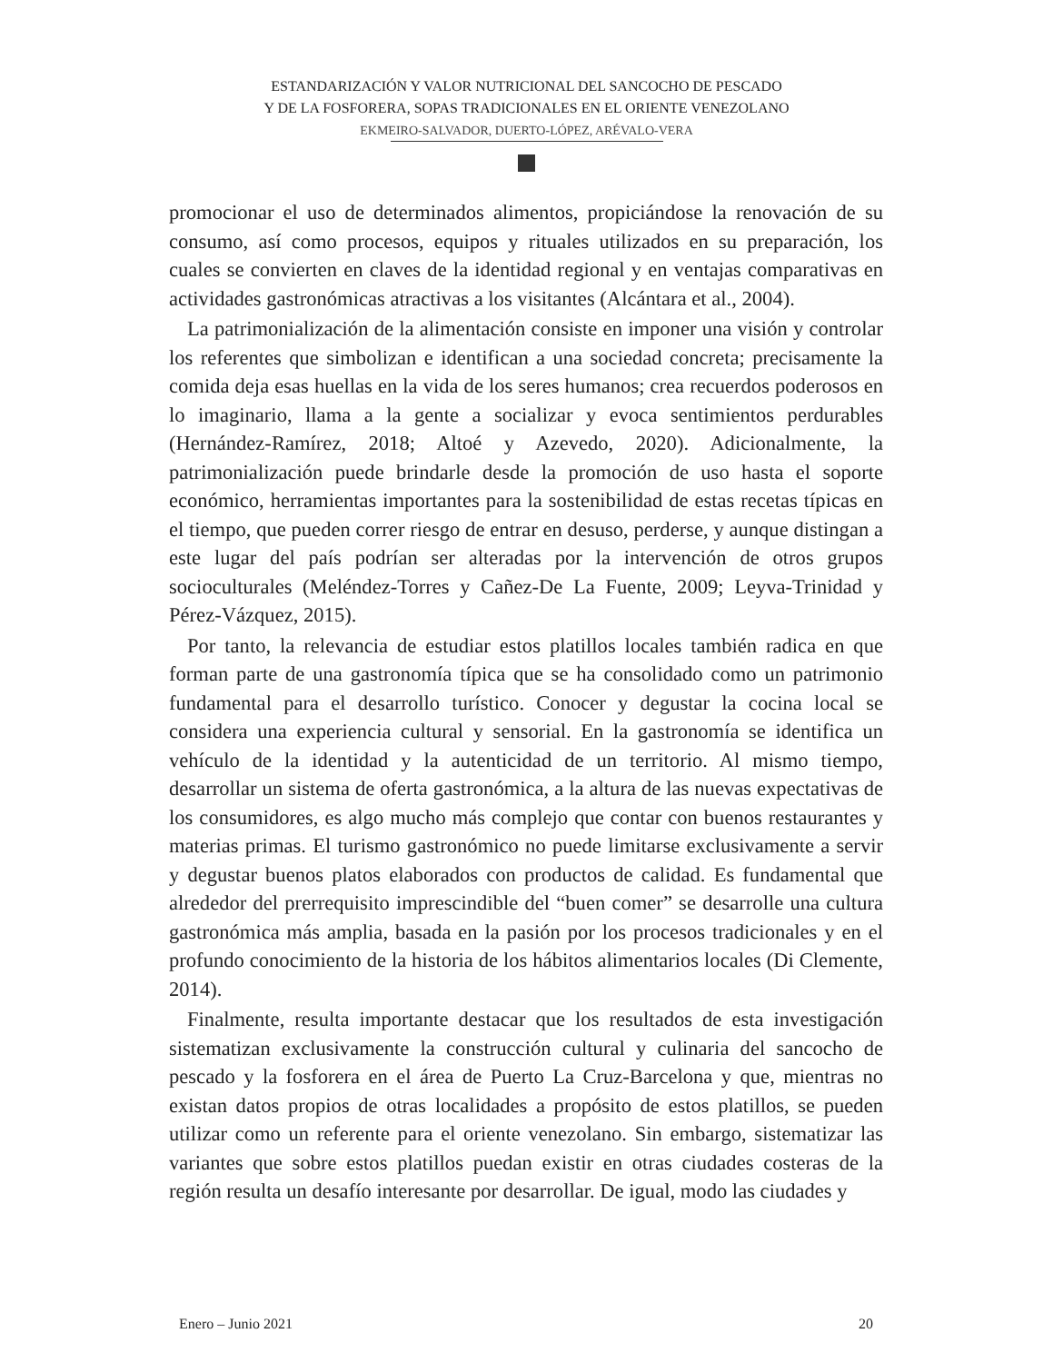ESTANDARIZACIÓN Y VALOR NUTRICIONAL DEL SANCOCHO DE PESCADO
Y DE LA FOSFORERA, SOPAS TRADICIONALES EN EL ORIENTE VENEZOLANO
EKMEIRO-SALVADOR, DUERTO-LÓPEZ, ARÉVALO-VERA
promocionar el uso de determinados alimentos, propiciándose la renovación de su consumo, así como procesos, equipos y rituales utilizados en su preparación, los cuales se convierten en claves de la identidad regional y en ventajas comparativas en actividades gastronómicas atractivas a los visitantes (Alcántara et al., 2004).
La patrimonialización de la alimentación consiste en imponer una visión y controlar los referentes que simbolizan e identifican a una sociedad concreta; precisamente la comida deja esas huellas en la vida de los seres humanos; crea recuerdos poderosos en lo imaginario, llama a la gente a socializar y evoca sentimientos perdurables (Hernández-Ramírez, 2018; Altoé y Azevedo, 2020). Adicionalmente, la patrimonialización puede brindarle desde la promoción de uso hasta el soporte económico, herramientas importantes para la sostenibilidad de estas recetas típicas en el tiempo, que pueden correr riesgo de entrar en desuso, perderse, y aunque distingan a este lugar del país podrían ser alteradas por la intervención de otros grupos socioculturales (Meléndez-Torres y Cañez-De La Fuente, 2009; Leyva-Trinidad y Pérez-Vázquez, 2015).
Por tanto, la relevancia de estudiar estos platillos locales también radica en que forman parte de una gastronomía típica que se ha consolidado como un patrimonio fundamental para el desarrollo turístico. Conocer y degustar la cocina local se considera una experiencia cultural y sensorial. En la gastronomía se identifica un vehículo de la identidad y la autenticidad de un territorio. Al mismo tiempo, desarrollar un sistema de oferta gastronómica, a la altura de las nuevas expectativas de los consumidores, es algo mucho más complejo que contar con buenos restaurantes y materias primas. El turismo gastronómico no puede limitarse exclusivamente a servir y degustar buenos platos elaborados con productos de calidad. Es fundamental que alrededor del prerrequisito imprescindible del “buen comer” se desarrolle una cultura gastronómica más amplia, basada en la pasión por los procesos tradicionales y en el profundo conocimiento de la historia de los hábitos alimentarios locales (Di Clemente, 2014).
Finalmente, resulta importante destacar que los resultados de esta investigación sistematizan exclusivamente la construcción cultural y culinaria del sancocho de pescado y la fosforera en el área de Puerto La Cruz-Barcelona y que, mientras no existan datos propios de otras localidades a propósito de estos platillos, se pueden utilizar como un referente para el oriente venezolano. Sin embargo, sistematizar las variantes que sobre estos platillos puedan existir en otras ciudades costeras de la región resulta un desafío interesante por desarrollar. De igual, modo las ciudades y
Enero – Junio 2021 20